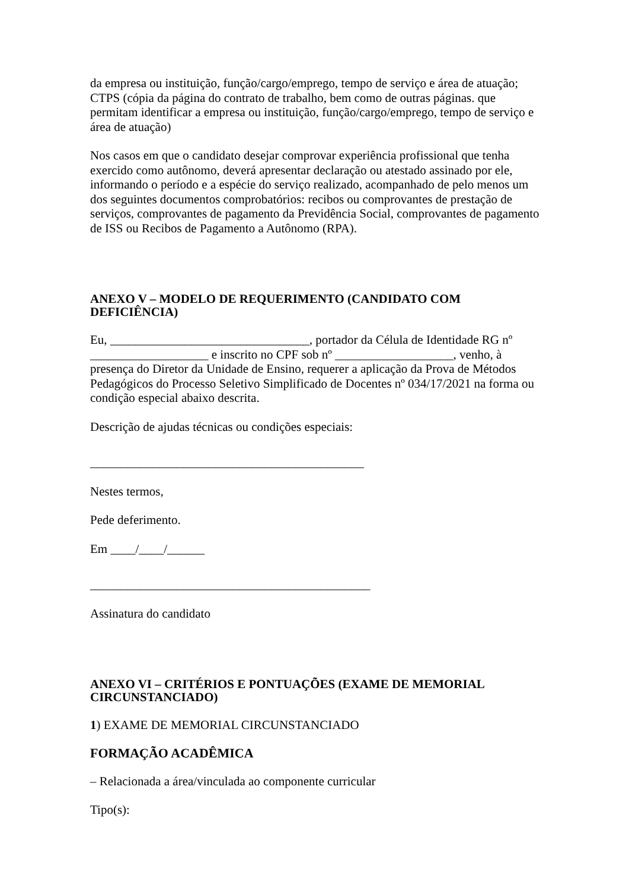da empresa ou instituição, função/cargo/emprego, tempo de serviço e área de atuação; CTPS (cópia da página do contrato de trabalho, bem como de outras páginas. que permitam identificar a empresa ou instituição, função/cargo/emprego, tempo de serviço e área de atuação)
Nos casos em que o candidato desejar comprovar experiência profissional que tenha exercido como autônomo, deverá apresentar declaração ou atestado assinado por ele, informando o período e a espécie do serviço realizado, acompanhado de pelo menos um dos seguintes documentos comprobatórios: recibos ou comprovantes de prestação de serviços, comprovantes de pagamento da Previdência Social, comprovantes de pagamento de ISS ou Recibos de Pagamento a Autônomo (RPA).
ANEXO V – MODELO DE REQUERIMENTO (CANDIDATO COM DEFICIÊNCIA)
Eu, ________________________________, portador da Célula de Identidade RG nº ___________________ e inscrito no CPF sob nº ___________________, venho, à presença do Diretor da Unidade de Ensino, requerer a aplicação da Prova de Métodos Pedagógicos do Processo Seletivo Simplificado de Docentes nº 034/17/2021 na forma ou condição especial abaixo descrita.
Descrição de ajudas técnicas ou condições especiais:
____________________________________________
Nestes termos,
Pede deferimento.
Em ____/____/______
_____________________________________________
Assinatura do candidato
ANEXO VI – CRITÉRIOS E PONTUAÇÕES (EXAME DE MEMORIAL CIRCUNSTANCIADO)
1) EXAME DE MEMORIAL CIRCUNSTANCIADO
FORMAÇÃO ACADÊMICA
– Relacionada a área/vinculada ao componente curricular
Tipo(s):